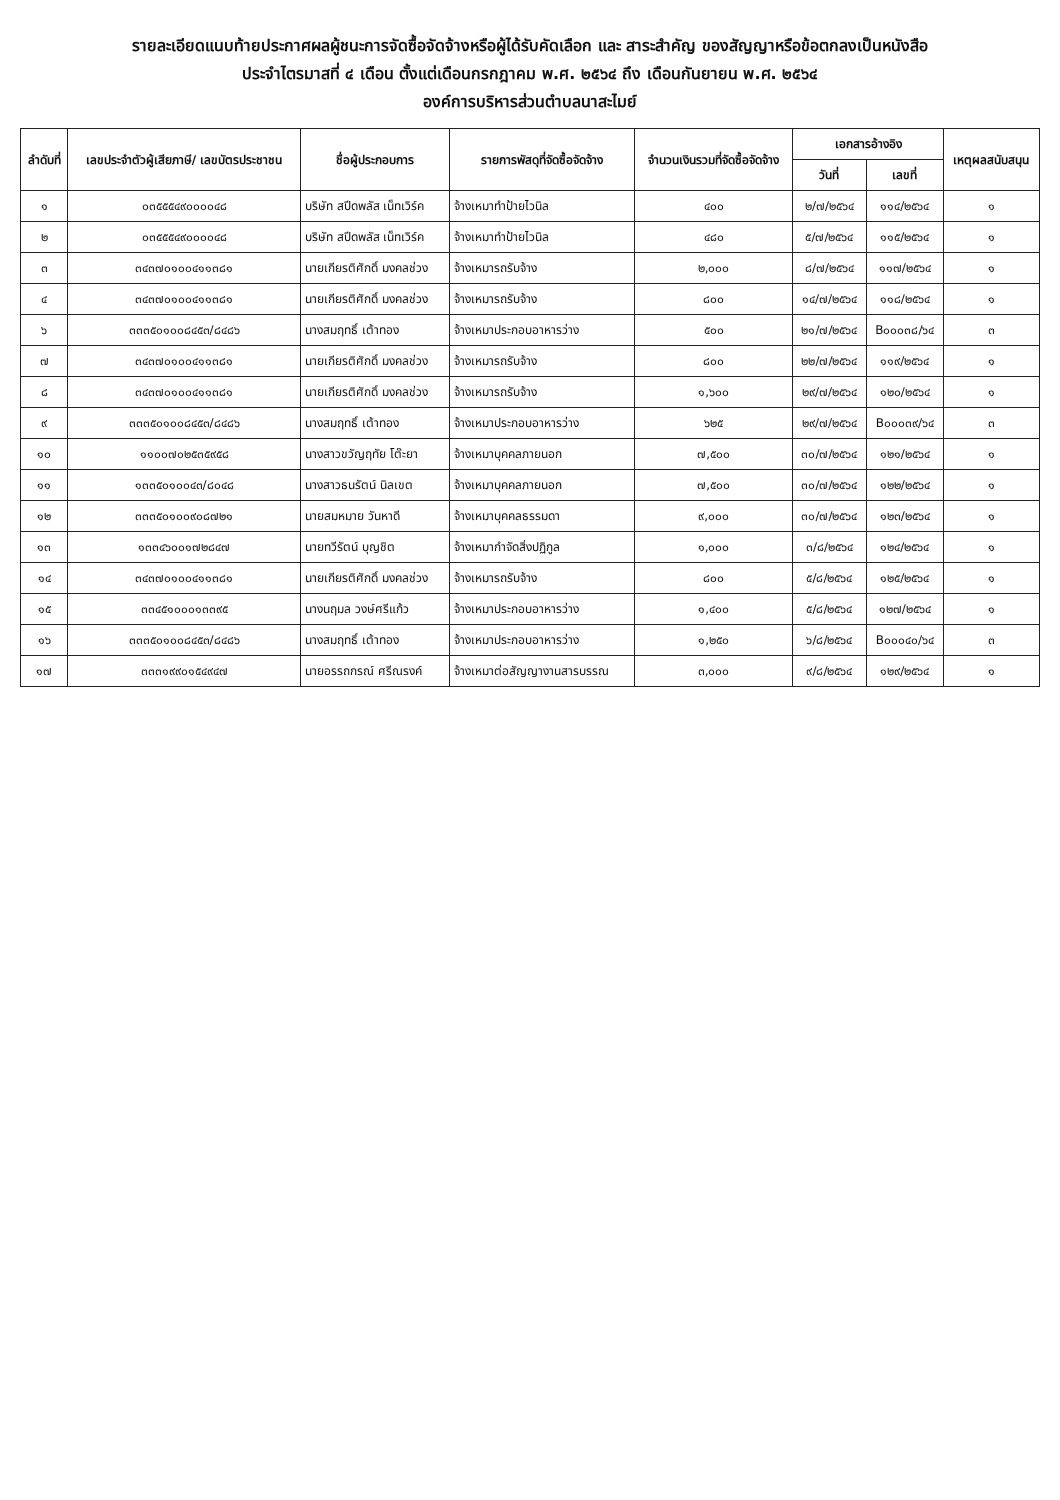รายละเอียดแนบท้ายประกาศผลผู้ชนะการจัดซื้อจัดจ้างหรือผู้ได้รับคัดเลือก และ สาระสำคัญ ของสัญญาหรือข้อตกลงเป็นหนังสือ
ประจำไตรมาสที่ ๔ เดือน ตั้งแต่เดือนกรกฎาคม พ.ศ. ๒๕๖๔ ถึง เดือนกันยายน พ.ศ. ๒๕๖๔
องค์การบริหารส่วนตำบลนาสะไมย์
| ลำดับที่ | เลขประจำตัวผู้เสียภาษี/ เลขบัตรประชาชน | ชื่อผู้ประกอบการ | รายการพัสดุที่จัดซื้อจัดจ้าง | จำนวนเงินรวมที่จัดซื้อจัดจ้าง | เอกสารอ้างอิง | | เหตุผลสนับสนุน |
| --- | --- | --- | --- | --- | --- | --- | --- |
| | | | | | วันที่ | เลขที่ | |
| ๑ | ๐๓๕๕๕๔๙๐๐๐๐๔๘ | บริษัท สปีดพลัส เน็ทเวิร์ค | จ้างเหมาทำป้ายไวนิล | ๔๐๐ | ๒/๗/๒๕๖๔ | ๑๑๔/๒๕๖๔ | ๑ |
| ๒ | ๐๓๕๕๕๔๙๐๐๐๐๔๘ | บริษัท สปีดพลัส เน็ทเวิร์ค | จ้างเหมาทำป้ายไวนิล | ๔๘๐ | ๕/๗/๒๕๖๔ | ๑๑๕/๒๕๖๔ | ๑ |
| ๓ | ๓๔๓๗๐๑๐๐๔๑๑๓๘๑ | นายเกียรติศักดิ์ มงคลช่วง | จ้างเหมารถรับจ้าง | ๒,๐๐๐ | ๘/๗/๒๕๖๔ | ๑๑๗/๒๕๖๔ | ๑ |
| ๔ | ๓๔๓๗๐๑๐๐๔๑๑๓๘๑ | นายเกียรติศักดิ์ มงคลช่วง | จ้างเหมารถรับจ้าง | ๘๐๐ | ๑๔/๗/๒๕๖๔ | ๑๑๘/๒๕๖๔ | ๑ |
| ๖ | ๓๓๓๕๐๑๐๐๘๔๕๓/๘๔๘๖ | นางสมฤทธิ์ เต้าทอง | จ้างเหมาประกอบอาหารว่าง | ๕๐๐ | ๒๑/๗/๒๕๖๔ | B๐๐๐๓๘/๖๔ | ๓ |
| ๗ | ๓๔๓๗๐๑๐๐๔๑๑๓๘๑ | นายเกียรติศักดิ์ มงคลช่วง | จ้างเหมารถรับจ้าง | ๘๐๐ | ๒๒/๗/๒๕๖๔ | ๑๑๙/๒๕๖๔ | ๑ |
| ๘ | ๓๔๓๗๐๑๐๐๔๑๑๓๘๑ | นายเกียรติศักดิ์ มงคลช่วง | จ้างเหมารถรับจ้าง | ๑,๖๐๐ | ๒๙/๗/๒๕๖๔ | ๑๒๐/๒๕๖๔ | ๑ |
| ๙ | ๓๓๓๕๐๑๐๐๘๔๕๓/๘๔๘๖ | นางสมฤทธิ์ เต้าทอง | จ้างเหมาประกอบอาหารว่าง | ๖๒๕ | ๒๙/๗/๒๕๖๔ | B๐๐๐๓๙/๖๔ | ๓ |
| ๑๐ | ๑๑๐๐๗๐๒๕๓๕๙๕๘ | นางสาวขวัญฤทัย โต๊ะยา | จ้างเหมาบุคคลภายนอก | ๗,๕๐๐ | ๓๐/๗/๒๕๖๔ | ๑๒๑/๒๕๖๔ | ๑ |
| ๑๑ | ๑๓๓๕๐๑๐๐๔๓/๘๐๔๘ | นางสาวธนรัตน์ นิลเขต | จ้างเหมาบุคคลภายนอก | ๗,๕๐๐ | ๓๐/๗/๒๕๖๔ | ๑๒๒/๒๕๖๔ | ๑ |
| ๑๒ | ๓๓๓๕๐๑๐๐๙๐๘๗๒๑ | นายสมหมาย วันหาดี | จ้างเหมาบุคคลธรรมดา | ๙,๐๐๐ | ๓๐/๗/๒๕๖๔ | ๑๒๓/๒๕๖๔ | ๑ |
| ๑๓ | ๑๓๓๔๖๐๐๑๗๒๘๔๗ | นายทวีรัตน์ บุญชิต | จ้างเหมากำจัดสิ่งปฏิกูล | ๑,๐๐๐ | ๓/๘/๒๕๖๔ | ๑๒๔/๒๕๖๔ | ๑ |
| ๑๔ | ๓๔๓๗๐๑๐๐๔๑๑๓๘๑ | นายเกียรติศักดิ์ มงคลช่วง | จ้างเหมารถรับจ้าง | ๘๐๐ | ๕/๘/๒๕๖๔ | ๑๒๕/๒๕๖๔ | ๑ |
| ๑๕ | ๓๓๔๕๑๐๐๐๑๓๓๙๕ | นางนฤมล วงษ์ศรีแก้ว | จ้างเหมาประกอบอาหารว่าง | ๑,๔๐๐ | ๕/๘/๒๕๖๔ | ๑๒๗/๒๕๖๔ | ๑ |
| ๑๖ | ๓๓๓๕๐๑๐๐๘๔๕๓/๘๔๘๖ | นางสมฤทธิ์ เต้าทอง | จ้างเหมาประกอบอาหารว่าง | ๑,๒๕๐ | ๖/๘/๒๕๖๔ | B๐๐๐๔๐/๖๔ | ๓ |
| ๑๗ | ๓๓๓๑๙๙๐๑๕๔๙๔๗ | นายอรรถกรณ์ ศรีณรงค์ | จ้างเหมาต่อสัญญางานสารบรรณ | ๓,๐๐๐ | ๙/๘/๒๕๖๔ | ๑๒๙/๒๕๖๔ | ๑ |